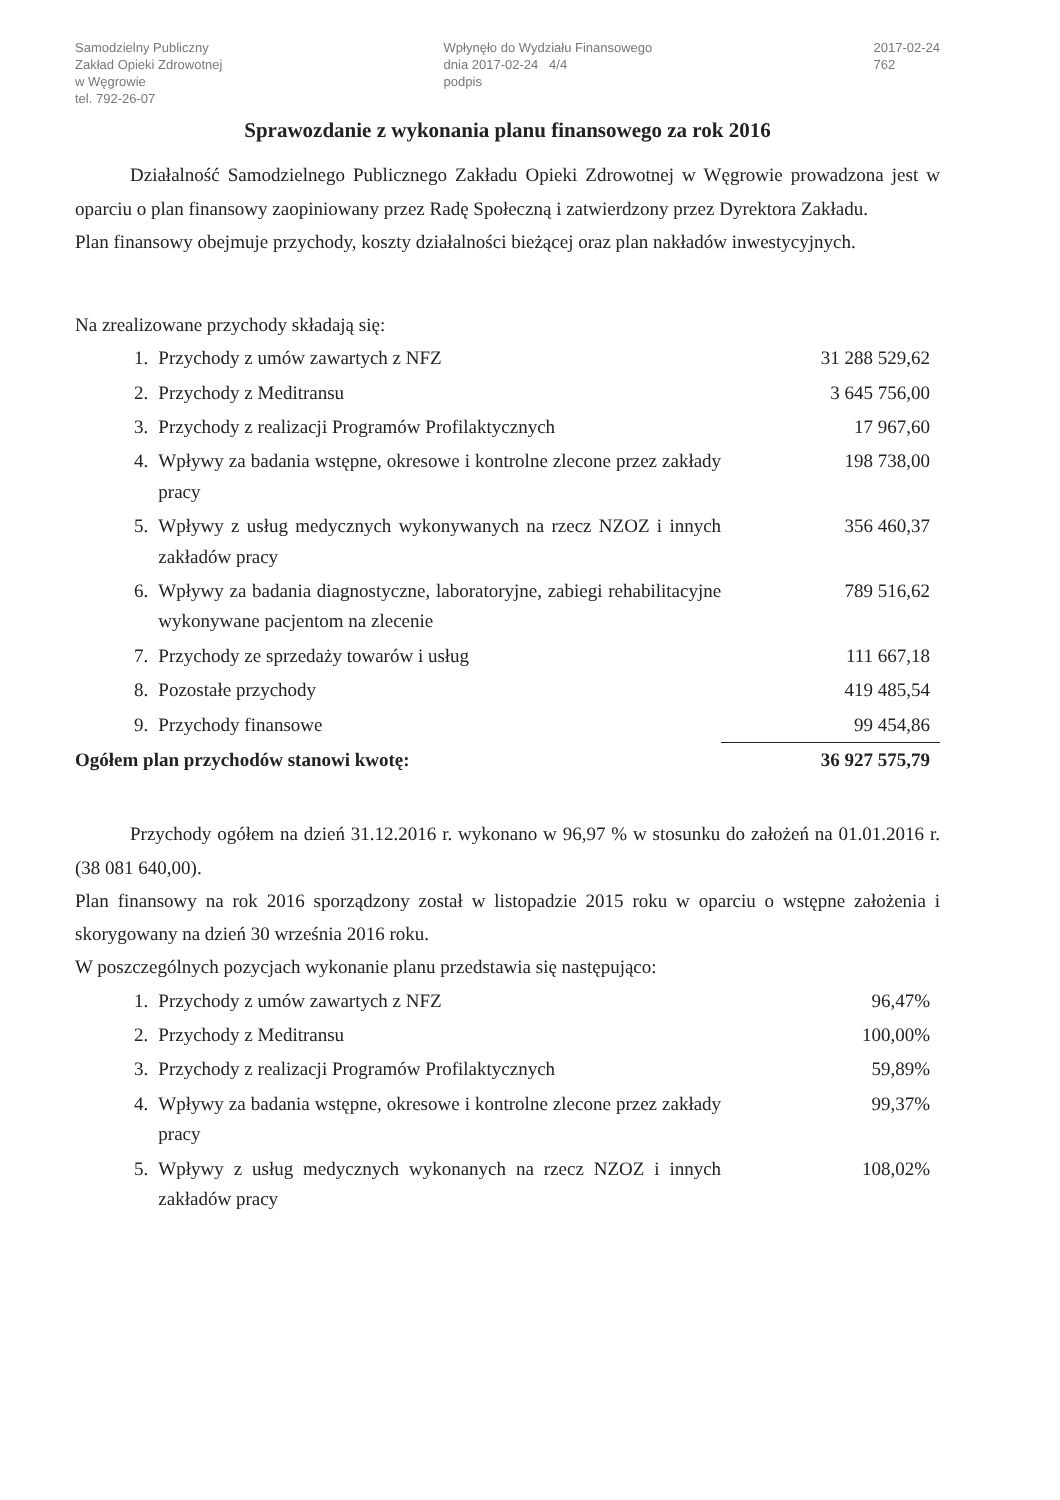Samodzielny Publiczny
Zakład Opieki Zdrowotnej
w Węgrowie
tel. 792-26-07
Wpłynęło do Wydziału Finansowego
dnia 2017-02-24 4/4
podpis
2017-02-24
762
Sprawozdanie z wykonania planu finansowego za rok 2016
Działalność Samodzielnego Publicznego Zakładu Opieki Zdrowotnej w Węgrowie prowadzona jest w oparciu o plan finansowy zaopiniowany przez Radę Społeczną i zatwierdzony przez Dyrektora Zakładu.
Plan finansowy obejmuje przychody, koszty działalności bieżącej oraz plan nakładów inwestycyjnych.
Na zrealizowane przychody składają się:
| 1. | Przychody z umów zawartych z NFZ | 31 288 529,62 |
| 2. | Przychody z Meditransu | 3 645 756,00 |
| 3. | Przychody z realizacji Programów Profilaktycznych | 17 967,60 |
| 4. | Wpływy za badania wstępne, okresowe i kontrolne zlecone przez zakłady pracy | 198 738,00 |
| 5. | Wpływy z usług medycznych wykonywanych na rzecz NZOZ i innych zakładów pracy | 356 460,37 |
| 6. | Wpływy za badania diagnostyczne, laboratoryjne, zabiegi rehabilitacyjne wykonywane pacjentom na zlecenie | 789 516,62 |
| 7. | Przychody ze sprzedaży towarów i usług | 111 667,18 |
| 8. | Pozostałe przychody | 419 485,54 |
| 9. | Przychody finansowe | 99 454,86 |
| Ogółem plan przychodów stanowi kwotę: | | 36 927 575,79 |
Przychody ogółem na dzień 31.12.2016 r. wykonano w 96,97 % w stosunku do założeń na 01.01.2016 r. (38 081 640,00).
Plan finansowy na rok 2016 sporządzony został w listopadzie 2015 roku w oparciu o wstępne założenia i skorygowany na dzień 30 września 2016 roku.
W poszczególnych pozycjach wykonanie planu przedstawia się następująco:
| 1. | Przychody z umów zawartych z NFZ | 96,47% |
| 2. | Przychody z Meditransu | 100,00% |
| 3. | Przychody z realizacji Programów Profilaktycznych | 59,89% |
| 4. | Wpływy za badania wstępne, okresowe i kontrolne zlecone przez zakłady pracy | 99,37% |
| 5. | Wpływy z usług medycznych wykonanych na rzecz NZOZ i innych zakładów pracy | 108,02% |